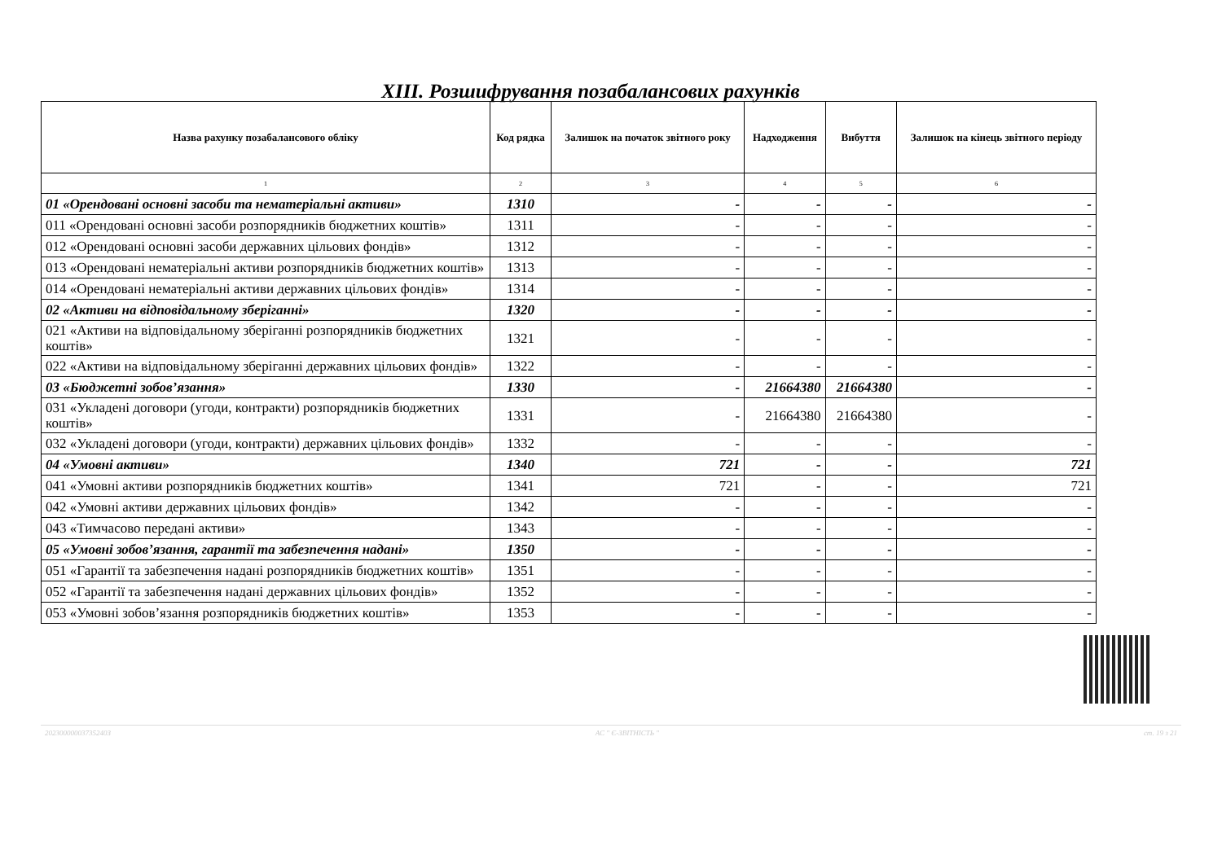XIII. Розшифрування позабалансових рахунків
| Назва рахунку позабалансового обліку | Код рядка | Залишок на початок звітного року | Надходження | Вибуття | Залишок на кінець звітного періоду |
| --- | --- | --- | --- | --- | --- |
| 1 | 2 | 3 | 4 | 5 | 6 |
| 01 «Орендовані основні засоби та нематеріальні активи» | 1310 | - | - | - | - |
| 011 «Орендовані основні засоби розпорядників бюджетних коштів» | 1311 | - | - | - | - |
| 012 «Орендовані основні засоби державних цільових фондів» | 1312 | - | - | - | - |
| 013 «Орендовані нематеріальні активи розпорядників бюджетних коштів» | 1313 | - | - | - | - |
| 014 «Орендовані нематеріальні активи державних цільових фондів» | 1314 | - | - | - | - |
| 02 «Активи на відповідальному зберіганні» | 1320 | - | - | - | - |
| 021 «Активи на відповідальному зберіганні розпорядників бюджетних коштів» | 1321 | - | - | - | - |
| 022 «Активи на відповідальному зберіганні державних цільових фондів» | 1322 | - | - | - | - |
| 03 «Бюджетні зобов’язання» | 1330 | - | 21664380 | 21664380 | - |
| 031 «Укладені договори (угоди, контракти) розпорядників бюджетних коштів» | 1331 | - | 21664380 | 21664380 | - |
| 032 «Укладені договори (угоди, контракти) державних цільових фондів» | 1332 | - | - | - | - |
| 04 «Умовні активи» | 1340 | 721 | - | - | 721 |
| 041 «Умовні активи розпорядників бюджетних коштів» | 1341 | 721 | - | - | 721 |
| 042 «Умовні активи державних цільових фондів» | 1342 | - | - | - | - |
| 043 «Тимчасово передані активи» | 1343 | - | - | - | - |
| 05 «Умовні зобов’язання, гарантії та забезпечення надані» | 1350 | - | - | - | - |
| 051 «Гарантії та забезпечення надані розпорядників бюджетних коштів» | 1351 | - | - | - | - |
| 052 «Гарантії та забезпечення надані державних цільових фондів» | 1352 | - | - | - | - |
| 053 «Умовні зобов’язання розпорядників бюджетних коштів» | 1353 | - | - | - | - |
20230000003735240З АС " Є-ЗВІТНІСТЬ " ст. 19 з 21